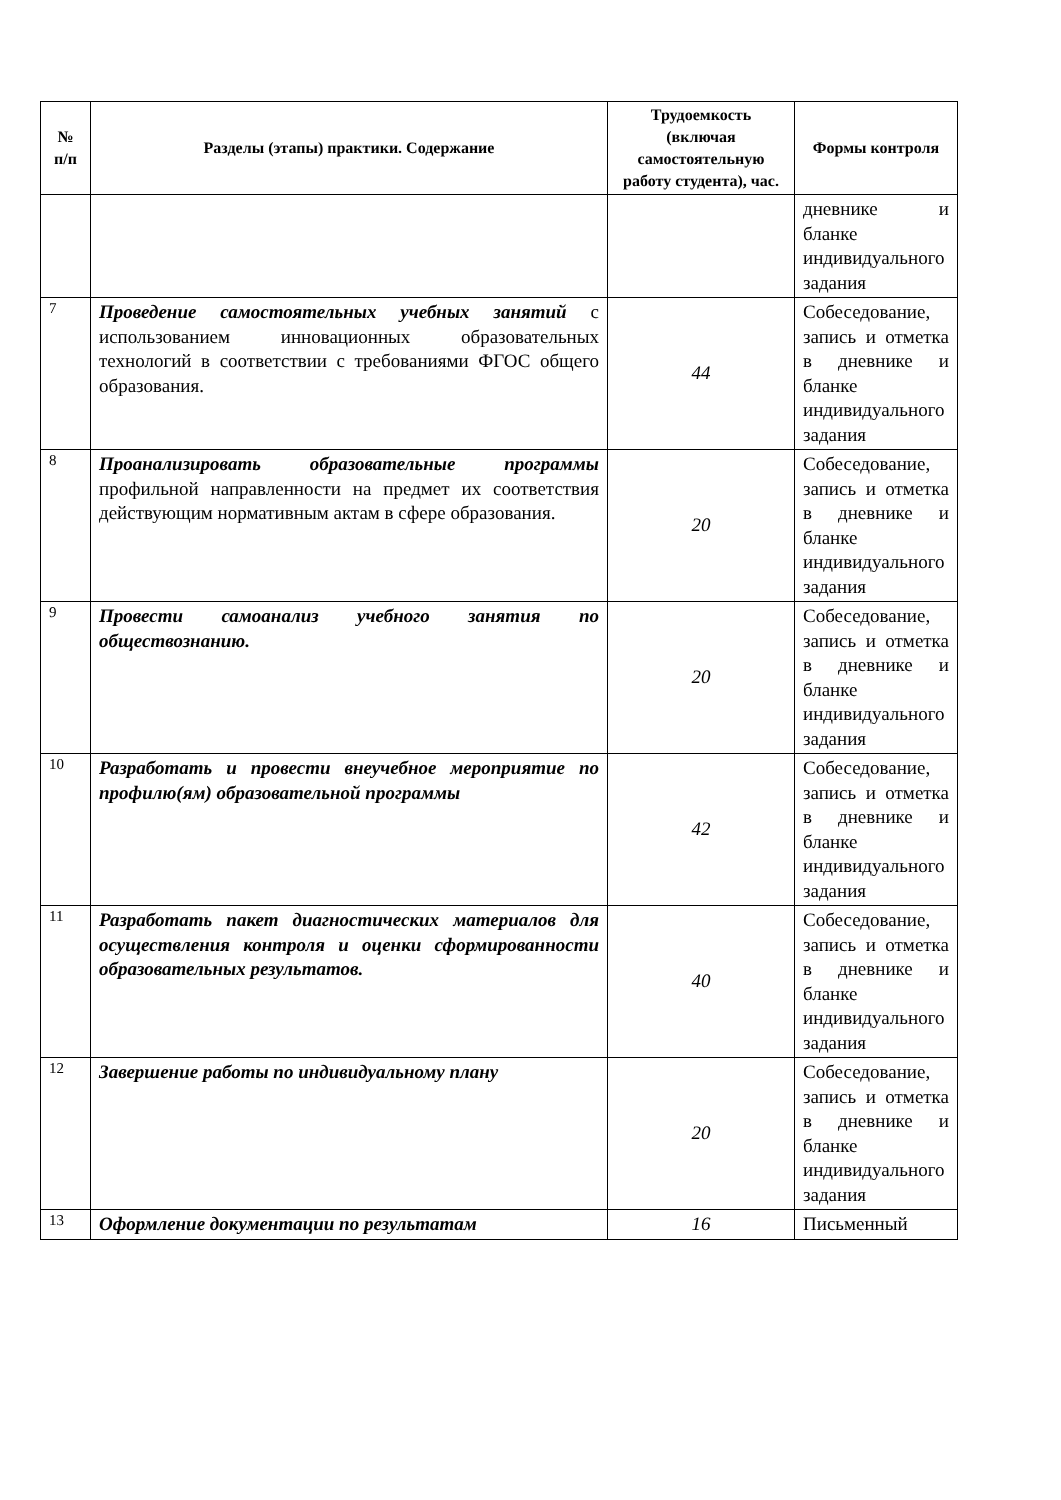| № п/п | Разделы (этапы) практики. Содержание | Трудоемкость (включая самостоятельную работу студента), час. | Формы контроля |
| --- | --- | --- | --- |
| | | | дневнике и бланке индивидуального задания |
| 7 | Проведение самостоятельных учебных занятий с использованием инновационных образовательных технологий в соответствии с требованиями ФГОС общего образования. | 44 | Собеседование, запись и отметка в дневнике и бланке индивидуального задания |
| 8 | Проанализировать образовательные программы профильной направленности на предмет их соответствия действующим нормативным актам в сфере образования. | 20 | Собеседование, запись и отметка в дневнике и бланке индивидуального задания |
| 9 | Провести самоанализ учебного занятия по обществознанию. | 20 | Собеседование, запись и отметка в дневнике и бланке индивидуального задания |
| 10 | Разработать и провести внеучебное мероприятие по профилю(ям) образовательной программы | 42 | Собеседование, запись и отметка в дневнике и бланке индивидуального задания |
| 11 | Разработать пакет диагностических материалов для осуществления контроля и оценки сформированности образовательных результатов. | 40 | Собеседование, запись и отметка в дневнике и бланке индивидуального задания |
| 12 | Завершение работы по индивидуальному плану | 20 | Собеседование, запись и отметка в дневнике и бланке индивидуального задания |
| 13 | Оформление документации по результатам | 16 | Письменный |